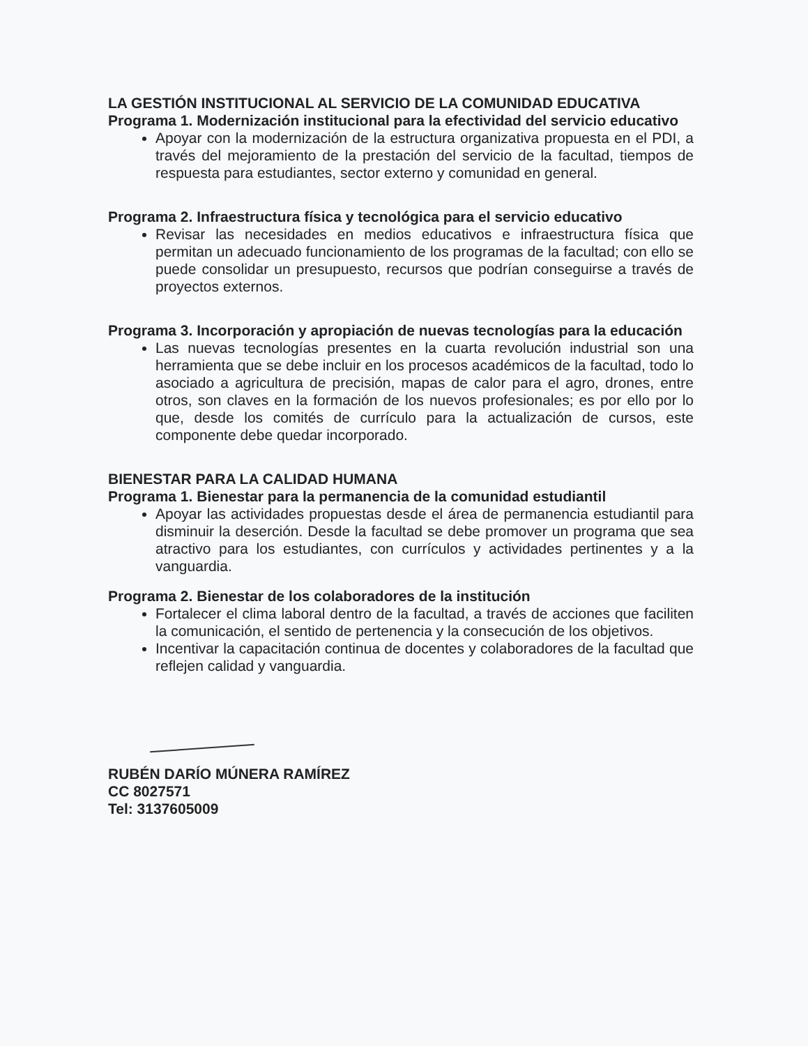LA GESTIÓN INSTITUCIONAL AL SERVICIO DE LA COMUNIDAD EDUCATIVA
Programa 1. Modernización institucional para la efectividad del servicio educativo
Apoyar con la modernización de la estructura organizativa propuesta en el PDI, a través del mejoramiento de la prestación del servicio de la facultad, tiempos de respuesta para estudiantes, sector externo y comunidad en general.
Programa 2. Infraestructura física y tecnológica para el servicio educativo
Revisar las necesidades en medios educativos e infraestructura física que permitan un adecuado funcionamiento de los programas de la facultad; con ello se puede consolidar un presupuesto, recursos que podrían conseguirse a través de proyectos externos.
Programa 3. Incorporación y apropiación de nuevas tecnologías para la educación
Las nuevas tecnologías presentes en la cuarta revolución industrial son una herramienta que se debe incluir en los procesos académicos de la facultad, todo lo asociado a agricultura de precisión, mapas de calor para el agro, drones, entre otros, son claves en la formación de los nuevos profesionales; es por ello por lo que, desde los comités de currículo para la actualización de cursos, este componente debe quedar incorporado.
BIENESTAR PARA LA CALIDAD HUMANA
Programa 1. Bienestar para la permanencia de la comunidad estudiantil
Apoyar las actividades propuestas desde el área de permanencia estudiantil para disminuir la deserción. Desde la facultad se debe promover un programa que sea atractivo para los estudiantes, con currículos y actividades pertinentes y a la vanguardia.
Programa 2. Bienestar de los colaboradores de la institución
Fortalecer el clima laboral dentro de la facultad, a través de acciones que faciliten la comunicación, el sentido de pertenencia y la consecución de los objetivos.
Incentivar la capacitación continua de docentes y colaboradores de la facultad que reflejen calidad y vanguardia.
RUBÉN DARÍO MÚNERA RAMÍREZ
CC 8027571
Tel: 3137605009